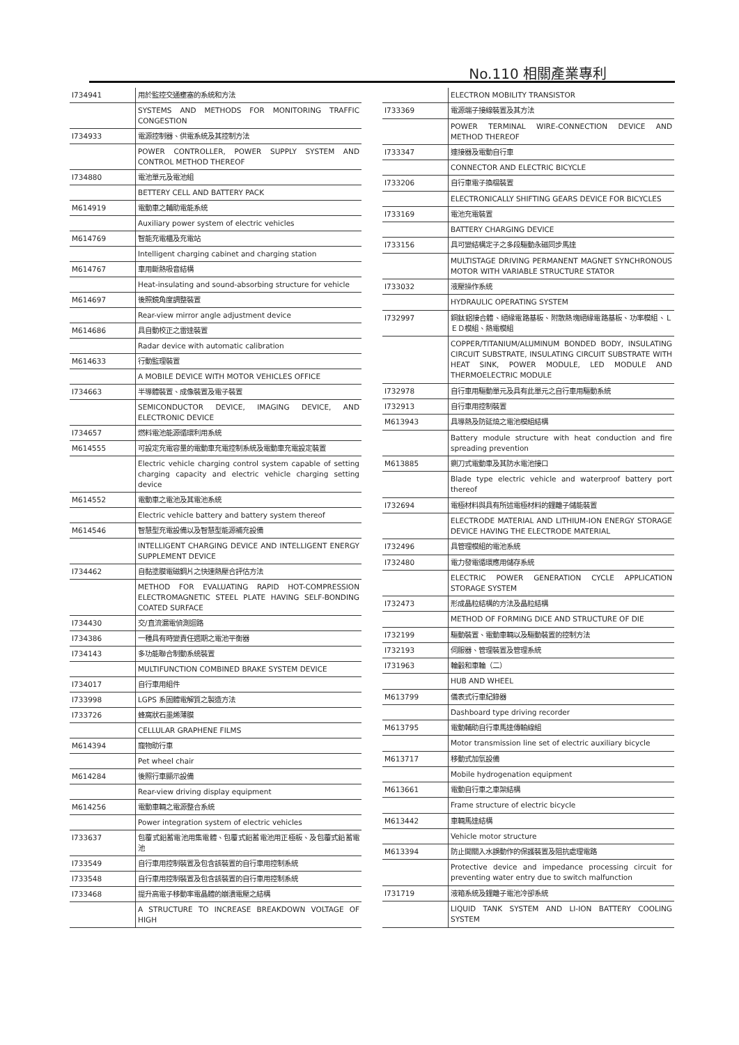No.110 相關產業專利
| I734941 | 用於監控交通壅塞的系統和方法 |
| | SYSTEMS AND METHODS FOR MONITORING TRAFFIC CONGESTION |
| I734933 | 電源控制器、供電系統及其控制方法 |
| | POWER CONTROLLER, POWER SUPPLY SYSTEM AND CONTROL METHOD THEREOF |
| I734880 | 電池單元及電池組 |
| | BETTERY CELL AND BATTERY PACK |
| M614919 | 電動車之輔助電能系統 |
| | Auxiliary power system of electric vehicles |
| M614769 | 智能充電櫃及充電站 |
| | Intelligent charging cabinet and charging station |
| M614767 | 車用斷熱吸音結構 |
| | Heat-insulating and sound-absorbing structure for vehicle |
| M614697 | 後照鏡角度調整裝置 |
| | Rear-view mirror angle adjustment device |
| M614686 | 具自動校正之雷達裝置 |
| | Radar device with automatic calibration |
| M614633 | 行動監理裝置 |
| | A MOBILE DEVICE WITH MOTOR VEHICLES OFFICE |
| I734663 | 半導體裝置、成像裝置及電子裝置 |
| | SEMICONDUCTOR DEVICE, IMAGING DEVICE, AND ELECTRONIC DEVICE |
| I734657 | 燃料電池能源循環利用系統 |
| M614555 | 可設定充電容量的電動車充電控制系統及電動車充電設定裝置 |
| | Electric vehicle charging control system capable of setting charging capacity and electric vehicle charging setting device |
| M614552 | 電動車之電池及其電池系統 |
| | Electric vehicle battery and battery system thereof |
| M614546 | 智慧型充電設備以及智慧型能源補充設備 |
| | INTELLIGENT CHARGING DEVICE AND INTELLIGENT ENERGY SUPPLEMENT DEVICE |
| I734462 | 自黏塗膜電磁鋼片之快速熱壓合評估方法 |
| | METHOD FOR EVALUATING RAPID HOT-COMPRESSION ELECTROMAGNETIC STEEL PLATE HAVING SELF-BONDING COATED SURFACE |
| I734430 | 交/直流漏電偵測迴路 |
| I734386 | 一種具有時變責任週期之電池平衡器 |
| I734143 | 多功能聯合制動系統裝置 |
| | MULTIFUNCTION COMBINED BRAKE SYSTEM DEVICE |
| I734017 | 自行車用組件 |
| I733998 | LGPS 系固體電解質之製造方法 |
| I733726 | 蜂窩狀石墨烯薄膜 |
| | CELLULAR GRAPHENE FILMS |
| M614394 | 寵物助行車 |
| | Pet wheel chair |
| M614284 | 後照行車顯示設備 |
| | Rear-view driving display equipment |
| M614256 | 電動車輛之電源整合系統 |
| | Power integration system of electric vehicles |
| I733637 | 包覆式鉛蓄電池用集電體、包覆式鉛蓄電池用正極板、及包覆式鉛蓄電池 |
| I733549 | 自行車用控制裝置及包含該裝置的自行車用控制系統 |
| I733548 | 自行車用控制裝置及包含該裝置的自行車用控制系統 |
| I733468 | 提升高電子移動率電晶體的崩潰電壓之結構 |
| | A STRUCTURE TO INCREASE BREAKDOWN VOLTAGE OF HIGH |
| | ELECTRON MOBILITY TRANSISTOR |
| I733369 | 電源端子接線裝置及其方法 |
| | POWER TERMINAL WIRE-CONNECTION DEVICE AND METHOD THEREOF |
| I733347 | 連接器及電動自行車 |
| | CONNECTOR AND ELECTRIC BICYCLE |
| I733206 | 自行車電子換檔裝置 |
| | ELECTRONICALLY SHIFTING GEARS DEVICE FOR BICYCLES |
| I733169 | 電池充電裝置 |
| | BATTERY CHARGING DEVICE |
| I733156 | 具可變結構定子之多段驅動永磁同步馬達 |
| | MULTISTAGE DRIVING PERMANENT MAGNET SYNCHRONOUS MOTOR WITH VARIABLE STRUCTURE STATOR |
| I733032 | 液壓操作系統 |
| | HYDRAULIC OPERATING SYSTEM |
| I732997 | 銅鈦鋁接合體、絕緣電路基板、附散熱塊絕緣電路基板、功率模組、ＬＥＤ模組、熱電模組 |
| | COPPER/TITANIUM/ALUMINUM BONDED BODY, INSULATING CIRCUIT SUBSTRATE, INSULATING CIRCUIT SUBSTRATE WITH HEAT SINK, POWER MODULE, LED MODULE AND THERMOELECTRIC MODULE |
| I732978 | 自行車用驅動單元及具有此單元之自行車用驅動系統 |
| I732913 | 自行車用控制裝置 |
| M613943 | 具導熱及防延燒之電池模組結構 |
| | Battery module structure with heat conduction and fire spreading prevention |
| M613885 | 鍘刀式電動車及其防水電池接口 |
| | Blade type electric vehicle and waterproof battery port thereof |
| I732694 | 電極材料與具有所述電極材料的鋰離子儲能裝置 |
| | ELECTRODE MATERIAL AND LITHIUM-ION ENERGY STORAGE DEVICE HAVING THE ELECTRODE MATERIAL |
| I732496 | 具管理模組的電池系統 |
| I732480 | 電力發電循環應用儲存系統 |
| | ELECTRIC POWER GENERATION CYCLE APPLICATION STORAGE SYSTEM |
| I732473 | 形成晶粒結構的方法及晶粒結構 |
| | METHOD OF FORMING DICE AND STRUCTURE OF DIE |
| I732199 | 驅動裝置、電動車輛以及驅動裝置的控制方法 |
| I732193 | 伺服器、管理裝置及管理系統 |
| I731963 | 輪轂和車輪（二） |
| | HUB AND WHEEL |
| M613799 | 儀表式行車紀錄器 |
| | Dashboard type driving recorder |
| M613795 | 電動輔助自行車馬達傳輸線組 |
| | Motor transmission line set of electric auxiliary bicycle |
| M613717 | 移動式加氫設備 |
| | Mobile hydrogenation equipment |
| M613661 | 電動自行車之車架結構 |
| | Frame structure of electric bicycle |
| M613442 | 車輛馬達結構 |
| | Vehicle motor structure |
| M613394 | 防止開關入水誤動作的保護裝置及阻抗處理電路 |
| | Protective device and impedance processing circuit for preventing water entry due to switch malfunction |
| I731719 | 液箱系統及鋰離子電池冷卻系統 |
| | LIQUID TANK SYSTEM AND LI-ION BATTERY COOLING SYSTEM |